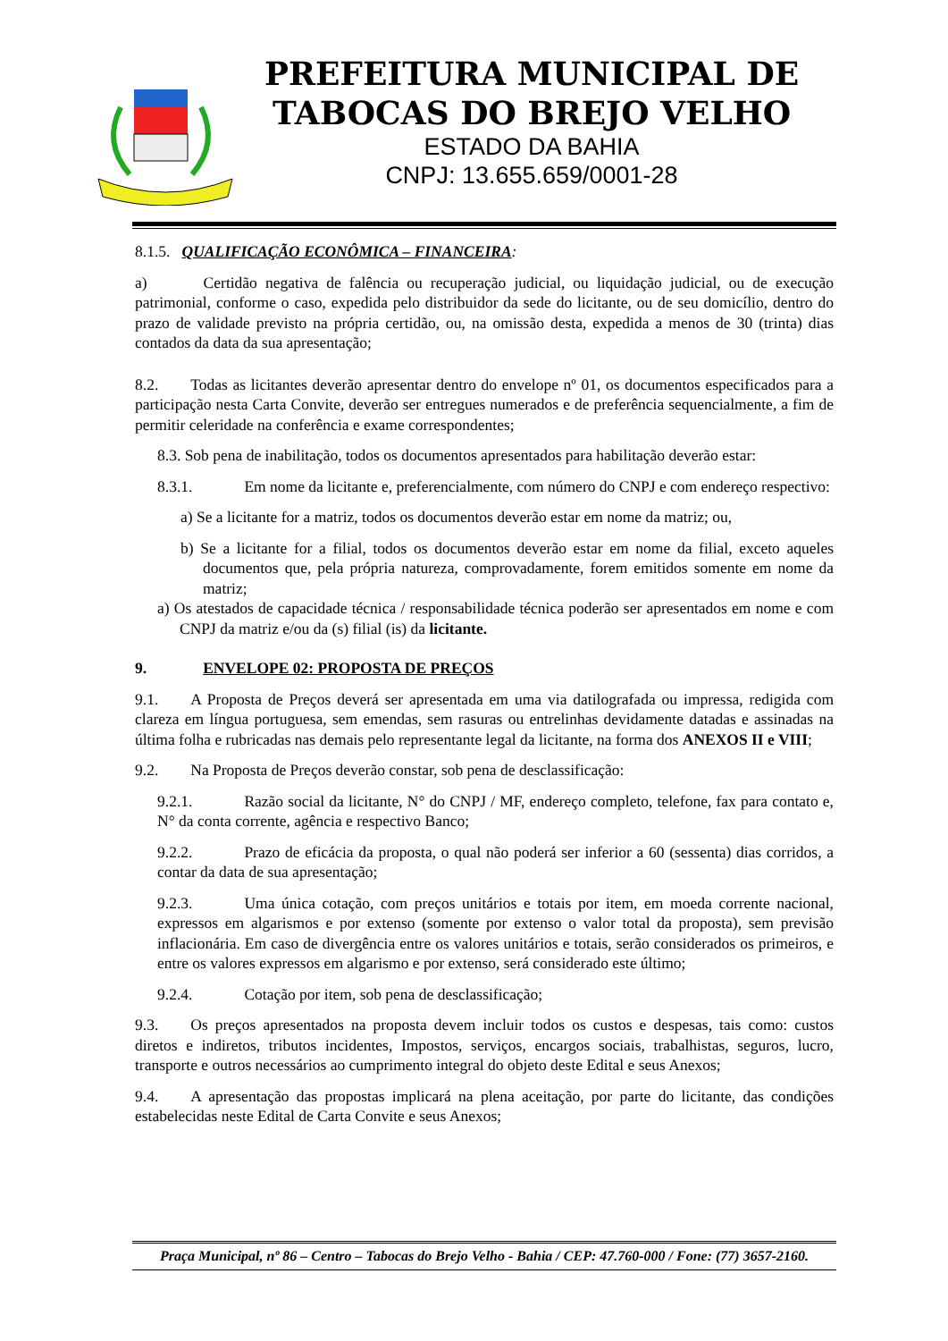PREFEITURA MUNICIPAL DE
TABOCAS DO BREJO VELHO
ESTADO DA BAHIA
CNPJ: 13.655.659/0001-28
8.1.5. QUALIFICAÇÃO ECONÔMICA – FINANCEIRA:
a) Certidão negativa de falência ou recuperação judicial, ou liquidação judicial, ou de execução patrimonial, conforme o caso, expedida pelo distribuidor da sede do licitante, ou de seu domicílio, dentro do prazo de validade previsto na própria certidão, ou, na omissão desta, expedida a menos de 30 (trinta) dias contados da data da sua apresentação;
8.2. Todas as licitantes deverão apresentar dentro do envelope nº 01, os documentos especificados para a participação nesta Carta Convite, deverão ser entregues numerados e de preferência sequencialmente, a fim de permitir celeridade na conferência e exame correspondentes;
8.3. Sob pena de inabilitação, todos os documentos apresentados para habilitação deverão estar:
8.3.1. Em nome da licitante e, preferencialmente, com número do CNPJ e com endereço respectivo:
a) Se a licitante for a matriz, todos os documentos deverão estar em nome da matriz; ou,
b) Se a licitante for a filial, todos os documentos deverão estar em nome da filial, exceto aqueles documentos que, pela própria natureza, comprovadamente, forem emitidos somente em nome da matriz;
a) Os atestados de capacidade técnica / responsabilidade técnica poderão ser apresentados em nome e com CNPJ da matriz e/ou da (s) filial (is) da licitante.
9. ENVELOPE 02: PROPOSTA DE PREÇOS
9.1. A Proposta de Preços deverá ser apresentada em uma via datilografada ou impressa, redigida com clareza em língua portuguesa, sem emendas, sem rasuras ou entrelinhas devidamente datadas e assinadas na última folha e rubricadas nas demais pelo representante legal da licitante, na forma dos ANEXOS II e VIII;
9.2. Na Proposta de Preços deverão constar, sob pena de desclassificação:
9.2.1. Razão social da licitante, N° do CNPJ / MF, endereço completo, telefone, fax para contato e, N° da conta corrente, agência e respectivo Banco;
9.2.2. Prazo de eficácia da proposta, o qual não poderá ser inferior a 60 (sessenta) dias corridos, a contar da data de sua apresentação;
9.2.3. Uma única cotação, com preços unitários e totais por item, em moeda corrente nacional, expressos em algarismos e por extenso (somente por extenso o valor total da proposta), sem previsão inflacionária. Em caso de divergência entre os valores unitários e totais, serão considerados os primeiros, e entre os valores expressos em algarismo e por extenso, será considerado este último;
9.2.4. Cotação por item, sob pena de desclassificação;
9.3. Os preços apresentados na proposta devem incluir todos os custos e despesas, tais como: custos diretos e indiretos, tributos incidentes, Impostos, serviços, encargos sociais, trabalhistas, seguros, lucro, transporte e outros necessários ao cumprimento integral do objeto deste Edital e seus Anexos;
9.4. A apresentação das propostas implicará na plena aceitação, por parte do licitante, das condições estabelecidas neste Edital de Carta Convite e seus Anexos;
Praça Municipal, nº 86 – Centro – Tabocas do Brejo Velho - Bahia / CEP: 47.760-000 / Fone: (77) 3657-2160.